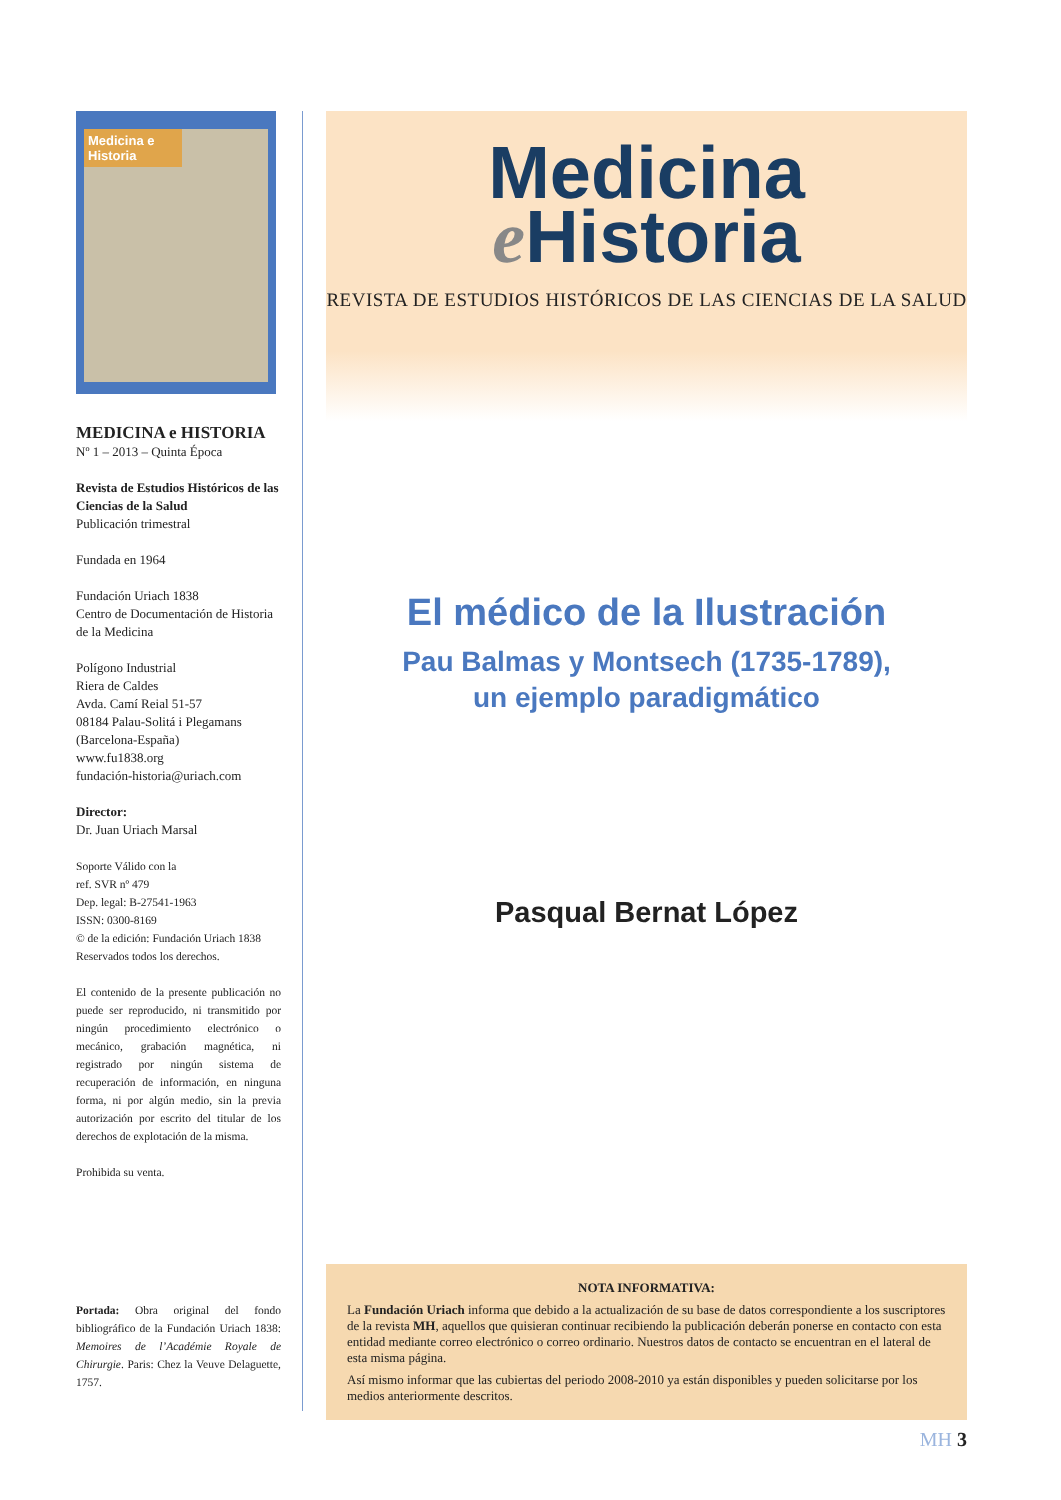Medicina e Historia
MEDICINA e HISTORIA
Nº 1 – 2013 – Quinta Época
Revista de Estudios Históricos de las Ciencias de la Salud
Publicación trimestral
Fundada en 1964
Fundación Uriach 1838
Centro de Documentación de Historia de la Medicina
Polígono Industrial
Riera de Caldes
Avda. Camí Reial 51-57
08184 Palau-Solitá i Plegamans
(Barcelona-España)
www.fu1838.org
fundación-historia@uriach.com
Director:
Dr. Juan Uriach Marsal
Soporte Válido con la
ref. SVR nº 479
Dep. legal: B-27541-1963
ISSN: 0300-8169
© de la edición: Fundación Uriach 1838
Reservados todos los derechos.
El contenido de la presente publicación no puede ser reproducido, ni transmitido por ningún procedimiento electrónico o mecánico, grabación magnética, ni registrado por ningún sistema de recuperación de información, en ninguna forma, ni por algún medio, sin la previa autorización por escrito del titular de los derechos de explotación de la misma.
Prohibida su venta.
Portada: Obra original del fondo bibliográfico de la Fundación Uriach 1838: Memoires de l’Académie Royale de Chirurgie. Paris: Chez la Veuve Delaguette, 1757.
Medicina
e Historia
REVISTA DE ESTUDIOS HISTÓRICOS DE LAS CIENCIAS DE LA SALUD
El médico de la Ilustración
Pau Balmas y Montsech (1735-1789),
un ejemplo paradigmático
Pasqual Bernat López
NOTA INFORMATIVA:
La Fundación Uriach informa que debido a la actualización de su base de datos correspondiente a los suscriptores de la revista MH, aquellos que quisieran continuar recibiendo la publicación deberán ponerse en contacto con esta entidad mediante correo electrónico o correo ordinario. Nuestros datos de contacto se encuentran en el lateral de esta misma página.
Así mismo informar que las cubiertas del periodo 2008-2010 ya están disponibles y pueden solicitarse por los medios anteriormente descritos.
MH 3